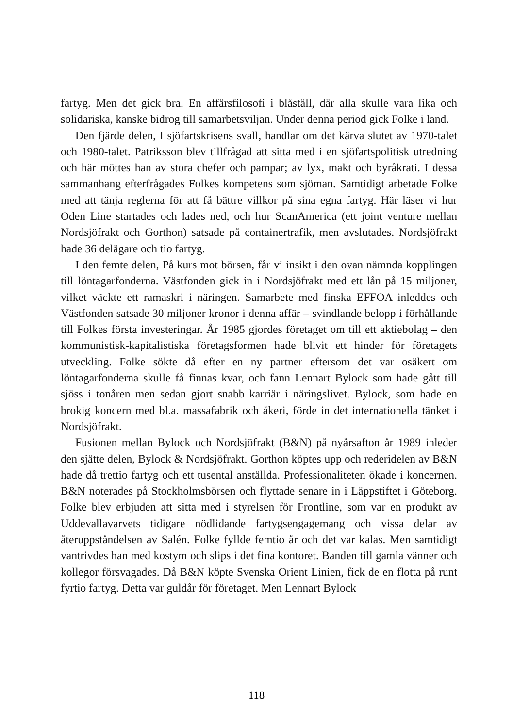fartyg. Men det gick bra. En affärsfilosofi i blåställ, där alla skulle vara lika och solidariska, kanske bidrog till samarbetsviljan. Under denna period gick Folke i land.
Den fjärde delen, I sjöfartskrisens svall, handlar om det kärva slutet av 1970-talet och 1980-talet. Patriksson blev tillfrågad att sitta med i en sjöfartspolitisk utredning och här möttes han av stora chefer och pampar; av lyx, makt och byråkrati. I dessa sammanhang efterfrågades Folkes kompetens som sjöman. Samtidigt arbetade Folke med att tänja reglerna för att få bättre villkor på sina egna fartyg. Här läser vi hur Oden Line startades och lades ned, och hur ScanAmerica (ett joint venture mellan Nordsjöfrakt och Gorthon) satsade på containertrafik, men avslutades. Nordsjöfrakt hade 36 delägare och tio fartyg.
I den femte delen, På kurs mot börsen, får vi insikt i den ovan nämnda kopplingen till löntagarfonderna. Västfonden gick in i Nordsjöfrakt med ett lån på 15 miljoner, vilket väckte ett ramaskri i näringen. Samarbete med finska EFFOA inleddes och Västfonden satsade 30 miljoner kronor i denna affär – svindlande belopp i förhållande till Folkes första investeringar. År 1985 gjordes företaget om till ett aktiebolag – den kommunistisk-kapitalistiska företagsformen hade blivit ett hinder för företagets utveckling. Folke sökte då efter en ny partner eftersom det var osäkert om löntagarfonderna skulle få finnas kvar, och fann Lennart Bylock som hade gått till sjöss i tonåren men sedan gjort snabb karriär i näringslivet. Bylock, som hade en brokig koncern med bl.a. massafabrik och åkeri, förde in det internationella tänket i Nordsjöfrakt.
Fusionen mellan Bylock och Nordsjöfrakt (B&N) på nyårsafton år 1989 inleder den sjätte delen, Bylock & Nordsjöfrakt. Gorthon köptes upp och rederidelen av B&N hade då trettio fartyg och ett tusental anställda. Professionaliteten ökade i koncernen. B&N noterades på Stockholmsbörsen och flyttade senare in i Läppstiftet i Göteborg. Folke blev erbjuden att sitta med i styrelsen för Frontline, som var en produkt av Uddevallavarvets tidigare nödlidande fartygsengagemang och vissa delar av återuppståndelsen av Salén. Folke fyllde femtio år och det var kalas. Men samtidigt vantrivdes han med kostym och slips i det fina kontoret. Banden till gamla vänner och kollegor försvagades. Då B&N köpte Svenska Orient Linien, fick de en flotta på runt fyrtio fartyg. Detta var guldår för företaget. Men Lennart Bylock
118